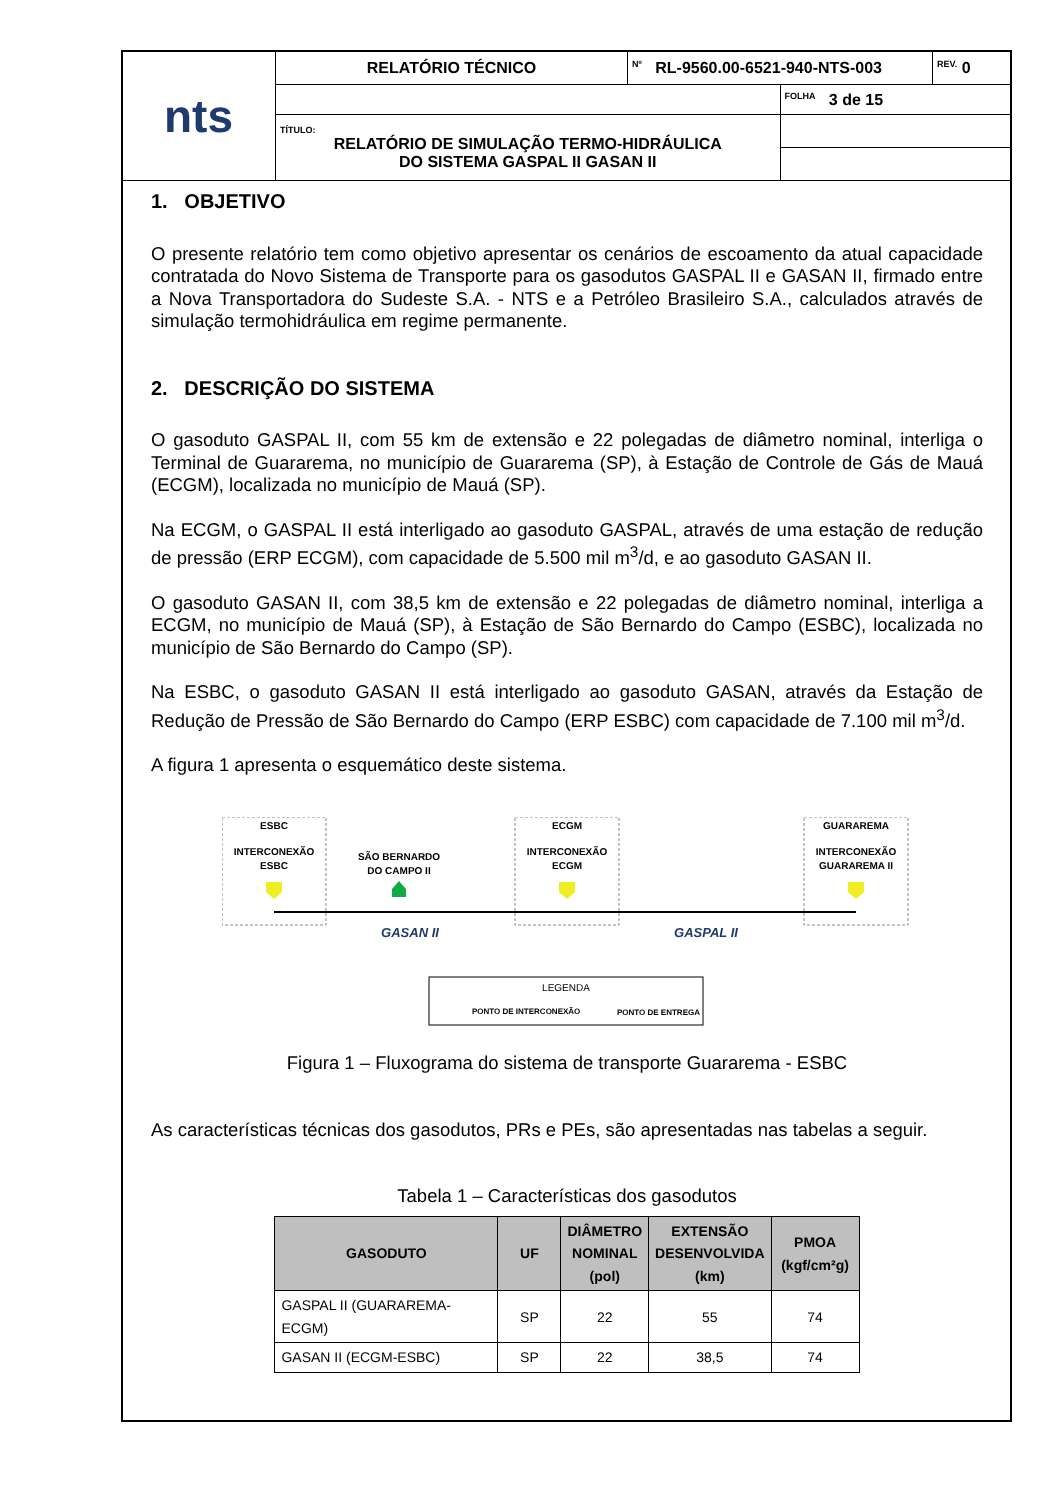| nts | RELATÓRIO TÉCNICO | Nº RL-9560.00-6521-940-NTS-003 | | REV. 0 |
| | | | FOLHA 3 de 15 | |
| | TÍTULO: RELATÓRIO DE SIMULAÇÃO TERMO-HIDRÁULICA DO SISTEMA GASPAL II GASAN II | | | |
1. OBJETIVO
O presente relatório tem como objetivo apresentar os cenários de escoamento da atual capacidade contratada do Novo Sistema de Transporte para os gasodutos GASPAL II e GASAN II, firmado entre a Nova Transportadora do Sudeste S.A. - NTS e a Petróleo Brasileiro S.A., calculados através de simulação termohidráulica em regime permanente.
2. DESCRIÇÃO DO SISTEMA
O gasoduto GASPAL II, com 55 km de extensão e 22 polegadas de diâmetro nominal, interliga o Terminal de Guararema, no município de Guararema (SP), à Estação de Controle de Gás de Mauá (ECGM), localizada no município de Mauá (SP).
Na ECGM, o GASPAL II está interligado ao gasoduto GASPAL, através de uma estação de redução de pressão (ERP ECGM), com capacidade de 5.500 mil m<sup>3</sup>/d, e ao gasoduto GASAN II.
O gasoduto GASAN II, com 38,5 km de extensão e 22 polegadas de diâmetro nominal, interliga a ECGM, no município de Mauá (SP), à Estação de São Bernardo do Campo (ESBC), localizada no município de São Bernardo do Campo (SP).
Na ESBC, o gasoduto GASAN II está interligado ao gasoduto GASAN, através da Estação de Redução de Pressão de São Bernardo do Campo (ERP ESBC) com capacidade de 7.100 mil m<sup>3</sup>/d.
A figura 1 apresenta o esquemático deste sistema.
ESBC
INTERCONEXÃO
ESBC
SÃO BERNARDO
DO CAMPO II
ECGM
INTERCONEXÃO
ECGM
GUARAREMA
INTERCONEXÃO
GUARAREMA II
GASAN II
GASPAL II
LEGENDA
PONTO DE INTERCONEXÃO
PONTO DE ENTREGA
Figura 1 – Fluxograma do sistema de transporte Guararema - ESBC
As características técnicas dos gasodutos, PRs e PEs, são apresentadas nas tabelas a seguir.
Tabela 1 – Características dos gasodutos
| GASODUTO | UF | DIÂMETRO NOMINAL (pol) | EXTENSÃO DESENVOLVIDA (km) | PMOA (kgf/cm²g) |
| --- | --- | --- | --- | --- |
| GASPAL II (GUARAREMA-ECGM) | SP | 22 | 55 | 74 |
| GASAN II (ECGM-ESBC) | SP | 22 | 38,5 | 74 |